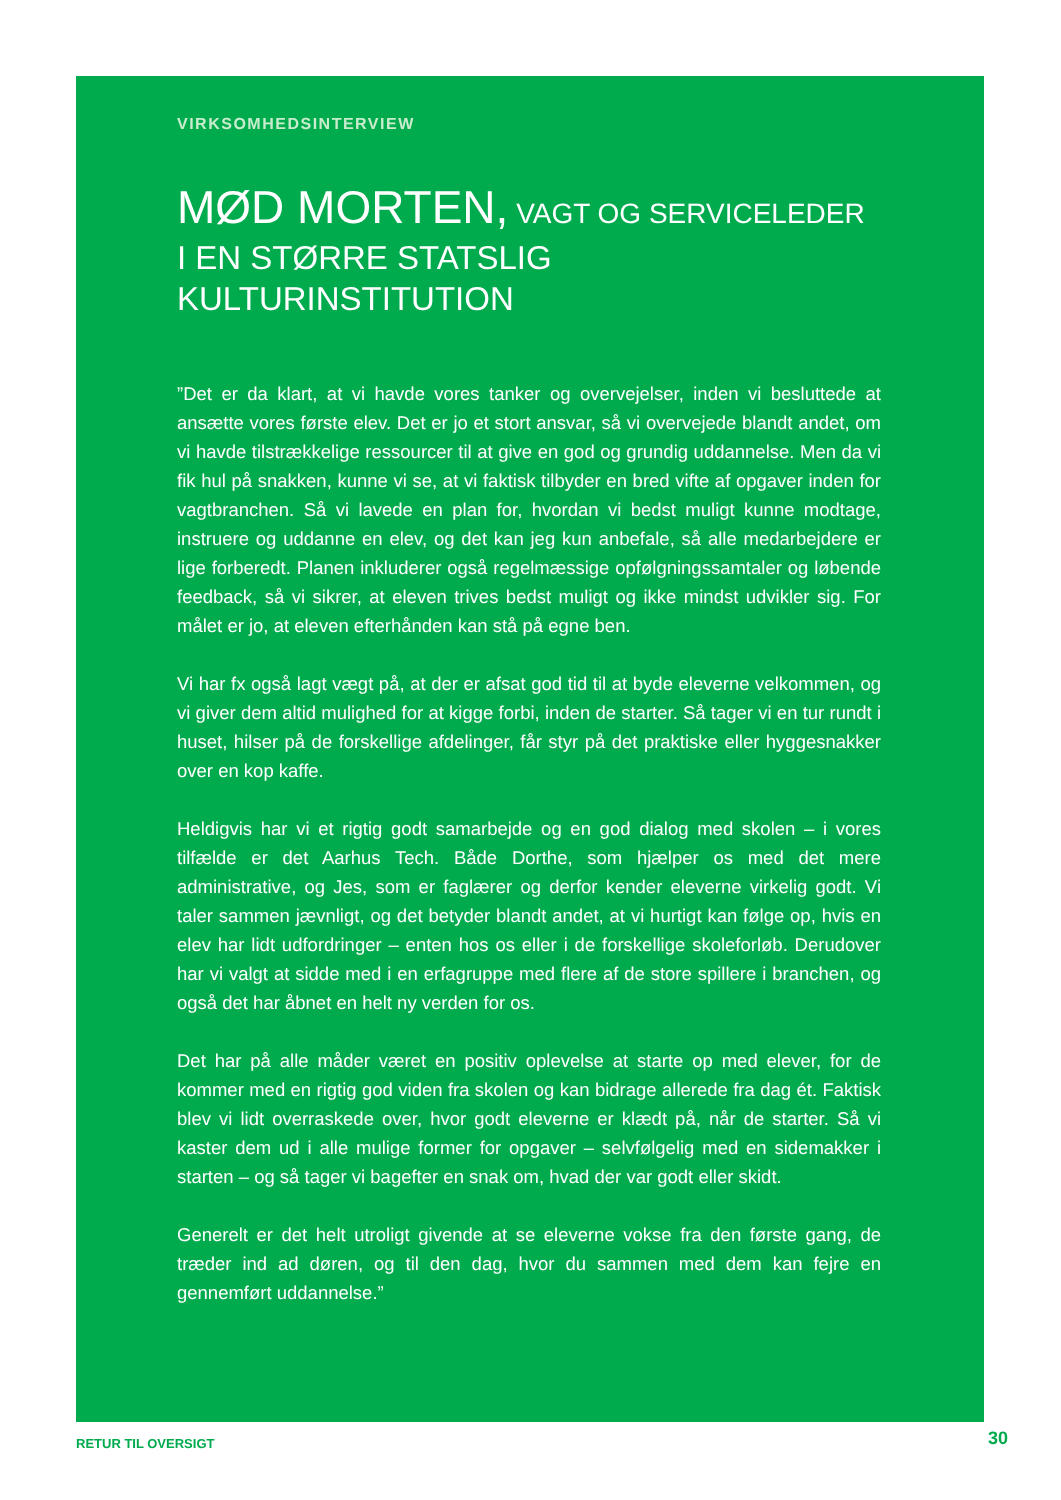VIRKSOMHEDSINTERVIEW
MØD MORTEN, VAGT OG SERVICELEDER
I EN STØRRE STATSLIG KULTURINSTITUTION
”Det er da klart, at vi havde vores tanker og overvejelser, inden vi besluttede at ansætte vores første elev. Det er jo et stort ansvar, så vi overvejede blandt andet, om vi havde tilstrækkelige ressourcer til at give en god og grundig uddannelse. Men da vi fik hul på snakken, kunne vi se, at vi faktisk tilbyder en bred vifte af opgaver inden for vagtbranchen. Så vi lavede en plan for, hvordan vi bedst muligt kunne modtage, instruere og uddanne en elev, og det kan jeg kun anbefale, så alle medarbejdere er lige forberedt. Planen inkluderer også regelmæssige opfølgningssamtaler og løbende feedback, så vi sikrer, at eleven trives bedst muligt og ikke mindst udvikler sig. For målet er jo, at eleven efterhånden kan stå på egne ben.
Vi har fx også lagt vægt på, at der er afsat god tid til at byde eleverne velkommen, og vi giver dem altid mulighed for at kigge forbi, inden de starter. Så tager vi en tur rundt i huset, hilser på de forskellige afdelinger, får styr på det praktiske eller hyggesnakker over en kop kaffe.
Heldigvis har vi et rigtig godt samarbejde og en god dialog med skolen – i vores tilfælde er det Aarhus Tech. Både Dorthe, som hjælper os med det mere administrative, og Jes, som er faglærer og derfor kender eleverne virkelig godt. Vi taler sammen jævnligt, og det betyder blandt andet, at vi hurtigt kan følge op, hvis en elev har lidt udfordringer – enten hos os eller i de forskellige skoleforløb. Derudover har vi valgt at sidde med i en erfagruppe med flere af de store spillere i branchen, og også det har åbnet en helt ny verden for os.
Det har på alle måder været en positiv oplevelse at starte op med elever, for de kommer med en rigtig god viden fra skolen og kan bidrage allerede fra dag ét. Faktisk blev vi lidt overraskede over, hvor godt eleverne er klædt på, når de starter. Så vi kaster dem ud i alle mulige former for opgaver – selvfølgelig med en sidemakker i starten – og så tager vi bagefter en snak om, hvad der var godt eller skidt.
Generelt er det helt utroligt givende at se eleverne vokse fra den første gang, de træder ind ad døren, og til den dag, hvor du sammen med dem kan fejre en gennemført uddannelse.”
RETUR TIL OVERSIGT 30